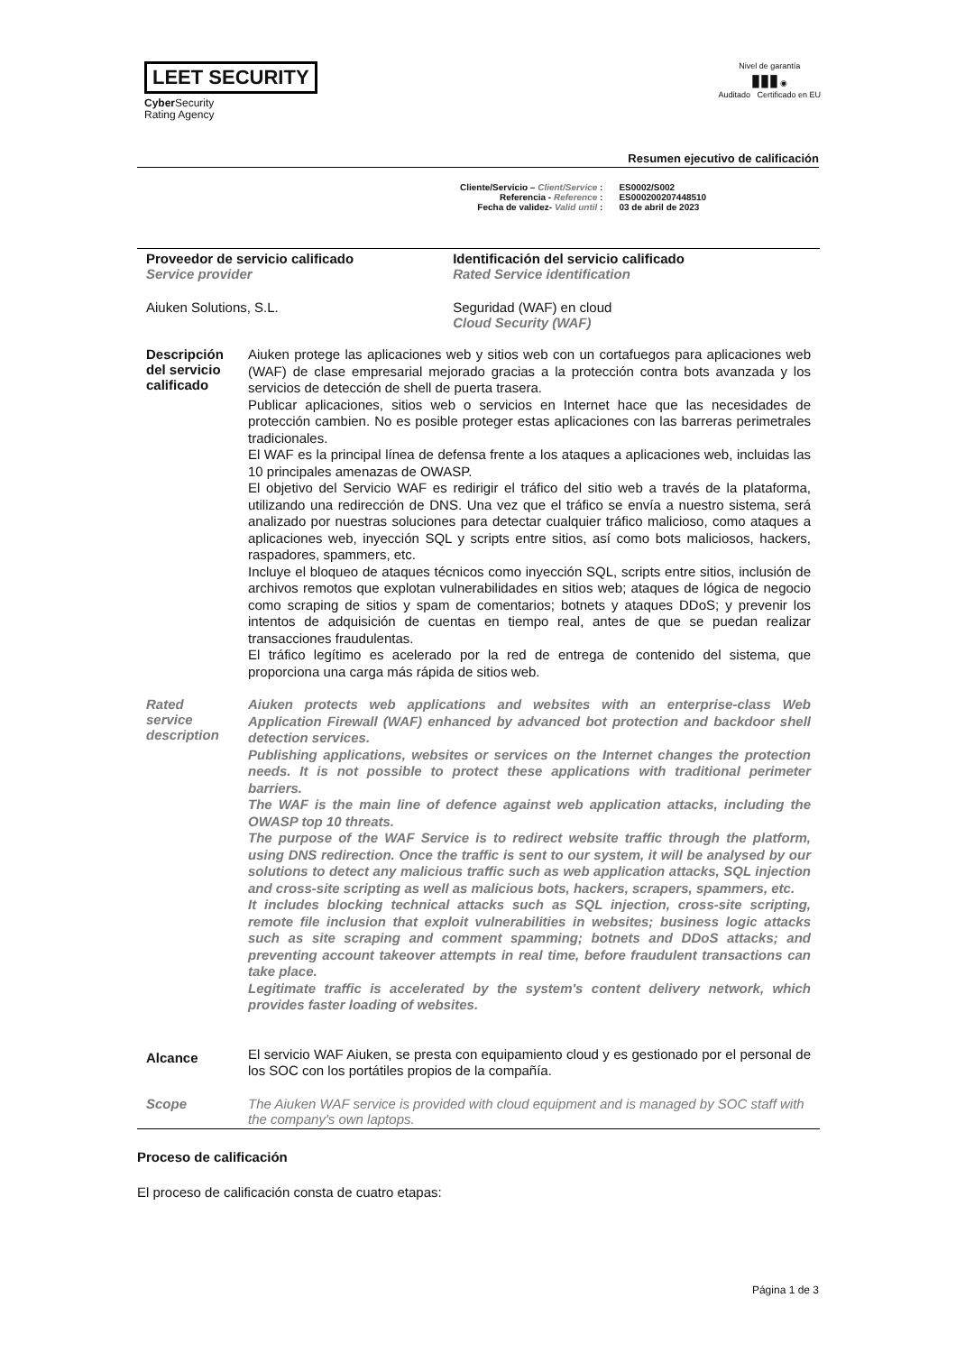LEET SECURITY
Cyber Security
Rating Agency
Nivel de garantía
▮▮▮ ◉
Auditado Certificado en EU
Resumen ejecutivo de calificación
Cliente/Servicio – Client/Service :
Referencia - Reference :
Fecha de validez- Valid until :
ES0002/S002
ES000200207448510
03 de abril de 2023
| Proveedor de servicio calificado Service provider | | Identificación del servicio calificado Rated Service identification |
| Aiuken Solutions, S.L. | | Seguridad (WAF) en cloud Cloud Security (WAF) |
| Descripción del servicio calificado | Aiuken protege las aplicaciones web y sitios web con un cortafuegos para aplicaciones web (WAF) de clase empresarial mejorado gracias a la protección contra bots avanzada y los servicios de detección de shell de puerta trasera. Publicar aplicaciones, sitios web o servicios en Internet hace que las necesidades de protección cambien. No es posible proteger estas aplicaciones con las barreras perimetrales tradicionales. El WAF es la principal línea de defensa frente a los ataques a aplicaciones web, incluidas las 10 principales amenazas de OWASP. El objetivo del Servicio WAF es redirigir el tráfico del sitio web a través de la plataforma, utilizando una redirección de DNS. Una vez que el tráfico se envía a nuestro sistema, será analizado por nuestras soluciones para detectar cualquier tráfico malicioso, como ataques a aplicaciones web, inyección SQL y scripts entre sitios, así como bots maliciosos, hackers, raspadores, spammers, etc. Incluye el bloqueo de ataques técnicos como inyección SQL, scripts entre sitios, inclusión de archivos remotos que explotan vulnerabilidades en sitios web; ataques de lógica de negocio como scraping de sitios y spam de comentarios; botnets y ataques DDoS; y prevenir los intentos de adquisición de cuentas en tiempo real, antes de que se puedan realizar transacciones fraudulentas. El tráfico legítimo es acelerado por la red de entrega de contenido del sistema, que proporciona una carga más rápida de sitios web. | |
| Rated service description | Aiuken protects web applications and websites with an enterprise-class Web Application Firewall (WAF) enhanced by advanced bot protection and backdoor shell detection services. Publishing applications, websites or services on the Internet changes the protection needs. It is not possible to protect these applications with traditional perimeter barriers. The WAF is the main line of defence against web application attacks, including the OWASP top 10 threats. The purpose of the WAF Service is to redirect website traffic through the platform, using DNS redirection. Once the traffic is sent to our system, it will be analysed by our solutions to detect any malicious traffic such as web application attacks, SQL injection and cross-site scripting as well as malicious bots, hackers, scrapers, spammers, etc. It includes blocking technical attacks such as SQL injection, cross-site scripting, remote file inclusion that exploit vulnerabilities in websites; business logic attacks such as site scraping and comment spamming; botnets and DDoS attacks; and preventing account takeover attempts in real time, before fraudulent transactions can take place. Legitimate traffic is accelerated by the system's content delivery network, which provides faster loading of websites. | |
| Alcance | El servicio WAF Aiuken, se presta con equipamiento cloud y es gestionado por el personal de los SOC con los portátiles propios de la compañía. | |
| Scope | The Aiuken WAF service is provided with cloud equipment and is managed by SOC staff with the company's own laptops. | |
Proceso de calificación
El proceso de calificación consta de cuatro etapas:
Página 1 de 3